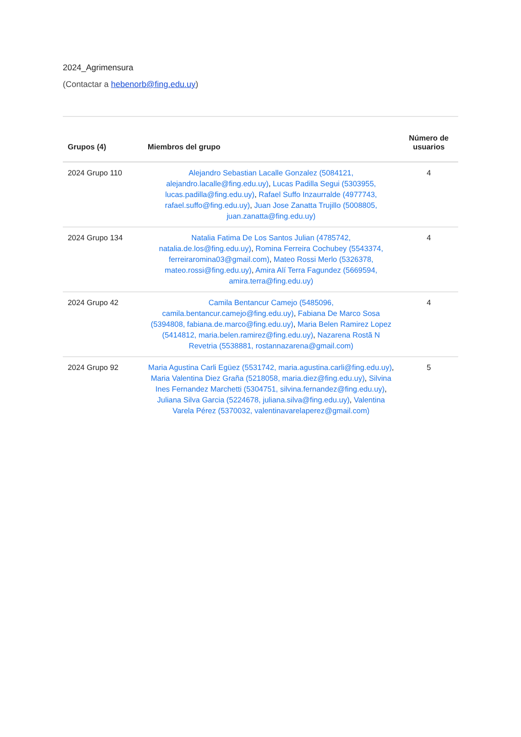2024_Agrimensura
(Contactar a hebenorb@fing.edu.uy)
| Grupos (4) | Miembros del grupo | Número de usuarios |
| --- | --- | --- |
| 2024 Grupo 110 | Alejandro Sebastian Lacalle Gonzalez (5084121, alejandro.lacalle@fing.edu.uy) , Lucas Padilla Segui (5303955, lucas.padilla@fing.edu.uy) , Rafael Suffo Inzaurralde (4977743, rafael.suffo@fing.edu.uy) , Juan Jose Zanatta Trujillo (5008805, juan.zanatta@fing.edu.uy) | 4 |
| 2024 Grupo 134 | Natalia Fatima De Los Santos Julian (4785742, natalia.de.los@fing.edu.uy) , Romina Ferreira Cochubey (5543374, ferreiraromina03@gmail.com) , Mateo Rossi Merlo (5326378, mateo.rossi@fing.edu.uy) , Amira Alí Terra Fagundez (5669594, amira.terra@fing.edu.uy) | 4 |
| 2024 Grupo 42 | Camila Bentancur Camejo (5485096, camila.bentancur.camejo@fing.edu.uy) , Fabiana De Marco Sosa (5394808, fabiana.de.marco@fing.edu.uy) , Maria Belen Ramirez Lopez (5414812, maria.belen.ramirez@fing.edu.uy) , Nazarena Rostã N Revetria (5538881, rostannazarena@gmail.com) | 4 |
| 2024 Grupo 92 | Maria Agustina Carli Egüez (5531742, maria.agustina.carli@fing.edu.uy) , Maria Valentina Diez Graña (5218058, maria.diez@fing.edu.uy) , Silvina Ines Fernandez Marchetti (5304751, silvina.fernandez@fing.edu.uy) , Juliana Silva Garcia (5224678, juliana.silva@fing.edu.uy) , Valentina Varela Pérez (5370032, valentinavarelaperez@gmail.com) | 5 |